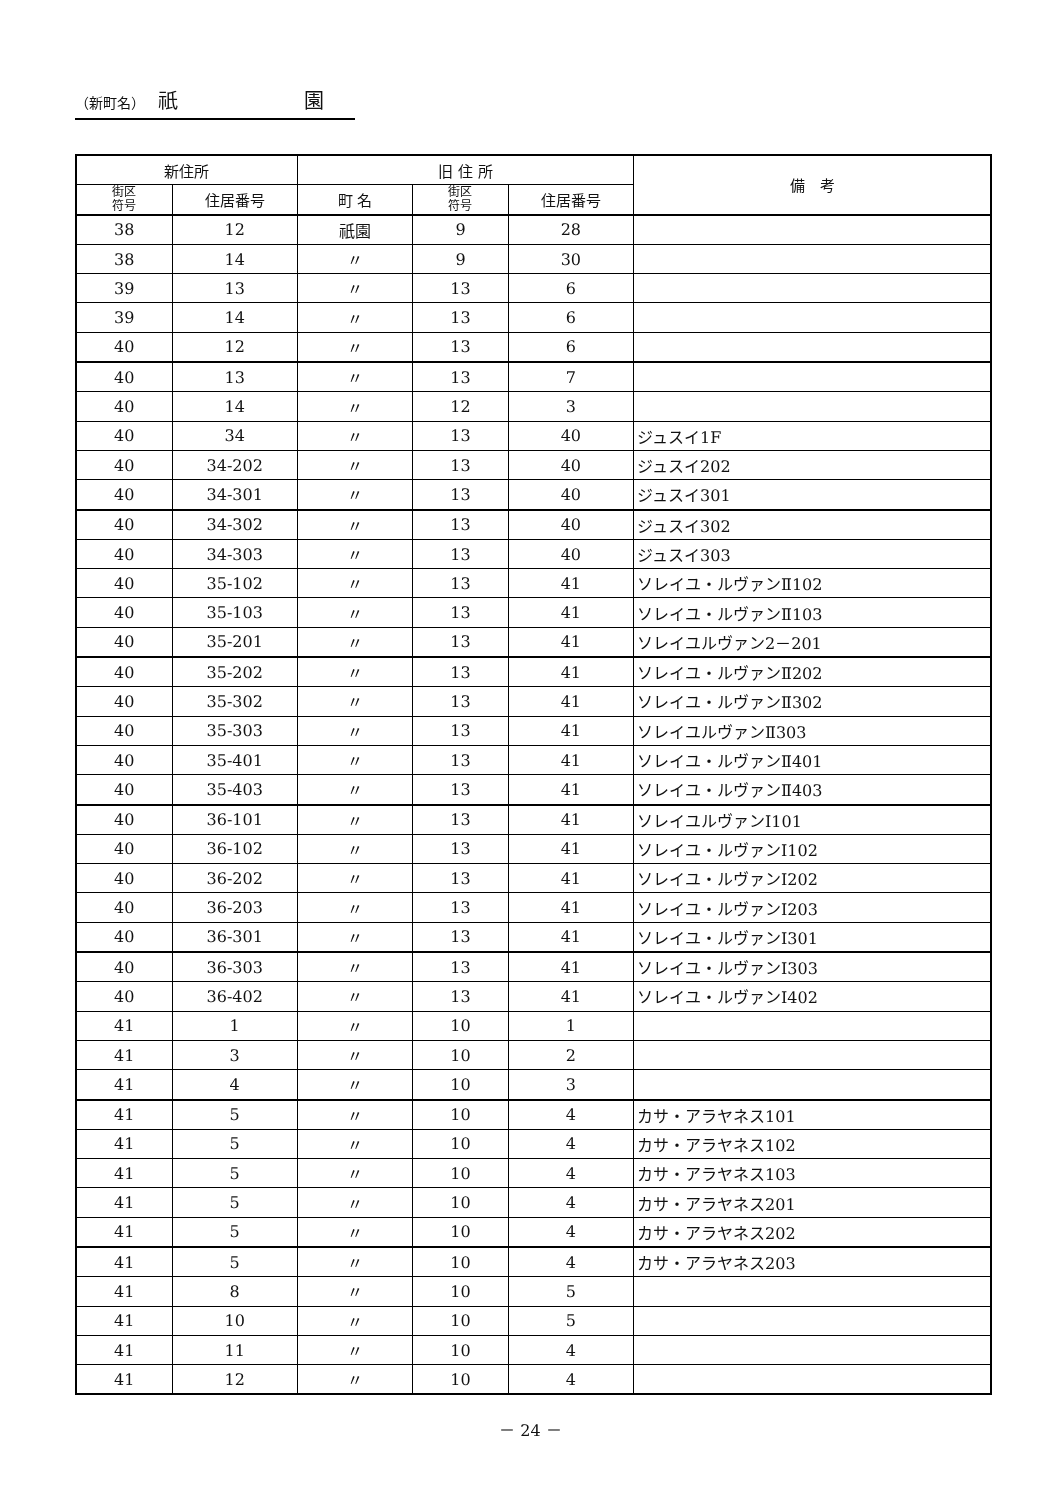（新町名） 祇　　　　　　 園
| 新住所 | | 旧 住 所 | | | 備 考 |
| --- | --- | --- | --- | --- | --- |
| 街区 符号 | 住居番号 | 町 名 | 街区 符号 | 住居番号 | |
| 38 | 12 | 祇園 | 9 | 28 | |
| 38 | 14 | 〃 | 9 | 30 | |
| 39 | 13 | 〃 | 13 | 6 | |
| 39 | 14 | 〃 | 13 | 6 | |
| 40 | 12 | 〃 | 13 | 6 | |
| 40 | 13 | 〃 | 13 | 7 | |
| 40 | 14 | 〃 | 12 | 3 | |
| 40 | 34 | 〃 | 13 | 40 | ジュスイ1F |
| 40 | 34-202 | 〃 | 13 | 40 | ジュスイ202 |
| 40 | 34-301 | 〃 | 13 | 40 | ジュスイ301 |
| 40 | 34-302 | 〃 | 13 | 40 | ジュスイ302 |
| 40 | 34-303 | 〃 | 13 | 40 | ジュスイ303 |
| 40 | 35-102 | 〃 | 13 | 41 | ソレイユ・ルヴァンⅡ102 |
| 40 | 35-103 | 〃 | 13 | 41 | ソレイユ・ルヴァンⅡ103 |
| 40 | 35-201 | 〃 | 13 | 41 | ソレイユルヴァン2－201 |
| 40 | 35-202 | 〃 | 13 | 41 | ソレイユ・ルヴァンⅡ202 |
| 40 | 35-302 | 〃 | 13 | 41 | ソレイユ・ルヴァンⅡ302 |
| 40 | 35-303 | 〃 | 13 | 41 | ソレイユルヴァンⅡ303 |
| 40 | 35-401 | 〃 | 13 | 41 | ソレイユ・ルヴァンⅡ401 |
| 40 | 35-403 | 〃 | 13 | 41 | ソレイユ・ルヴァンⅡ403 |
| 40 | 36-101 | 〃 | 13 | 41 | ソレイユルヴァンⅠ101 |
| 40 | 36-102 | 〃 | 13 | 41 | ソレイユ・ルヴァンⅠ102 |
| 40 | 36-202 | 〃 | 13 | 41 | ソレイユ・ルヴァンⅠ202 |
| 40 | 36-203 | 〃 | 13 | 41 | ソレイユ・ルヴァンⅠ203 |
| 40 | 36-301 | 〃 | 13 | 41 | ソレイユ・ルヴァンⅠ301 |
| 40 | 36-303 | 〃 | 13 | 41 | ソレイユ・ルヴァンⅠ303 |
| 40 | 36-402 | 〃 | 13 | 41 | ソレイユ・ルヴァンⅠ402 |
| 41 | 1 | 〃 | 10 | 1 | |
| 41 | 3 | 〃 | 10 | 2 | |
| 41 | 4 | 〃 | 10 | 3 | |
| 41 | 5 | 〃 | 10 | 4 | カサ・アラヤネス101 |
| 41 | 5 | 〃 | 10 | 4 | カサ・アラヤネス102 |
| 41 | 5 | 〃 | 10 | 4 | カサ・アラヤネス103 |
| 41 | 5 | 〃 | 10 | 4 | カサ・アラヤネス201 |
| 41 | 5 | 〃 | 10 | 4 | カサ・アラヤネス202 |
| 41 | 5 | 〃 | 10 | 4 | カサ・アラヤネス203 |
| 41 | 8 | 〃 | 10 | 5 | |
| 41 | 10 | 〃 | 10 | 5 | |
| 41 | 11 | 〃 | 10 | 4 | |
| 41 | 12 | 〃 | 10 | 4 | |
－ 24 －